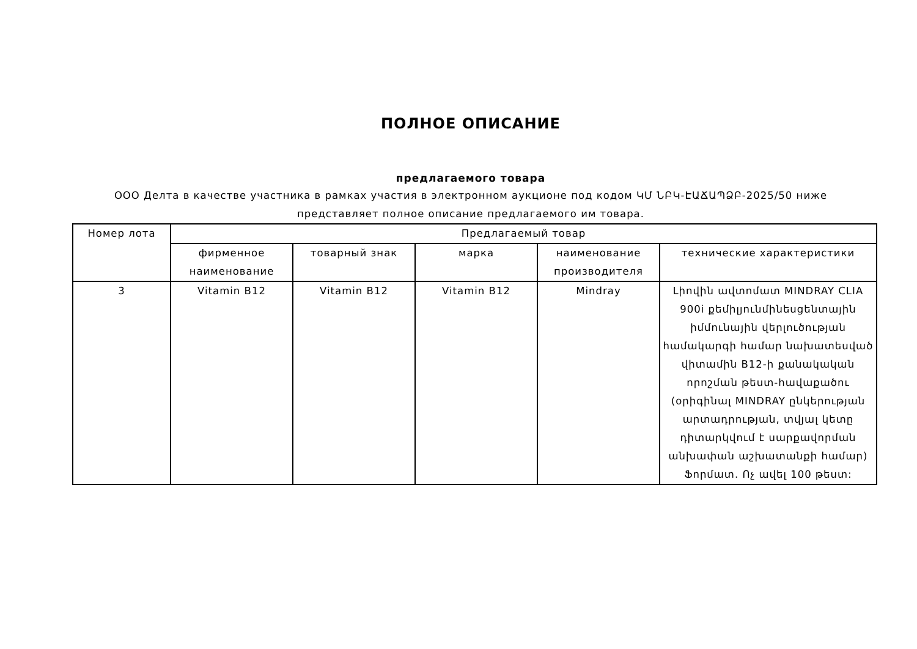ПОЛНОЕ ОПИСАНИЕ
предлагаемого товара
ООО Делта в качестве участника в рамках участия в электронном аукционе под кодом ԿՄ ՆԲԿ-ԷԱՃԱՊՁԲ-2025/50 ниже представляет полное описание предлагаемого им товара.
| Номер лота | Предлагаемый товар | | | | |
| --- | --- | --- | --- | --- | --- |
| | фирменное наименование | товарный знак | марка | наименование производителя | технические характеристики |
| 3 | Vitamin B12 | Vitamin B12 | Vitamin B12 | Mindray | Լիովին ավտոմատ MINDRAY CLIA 900i քեմիլյունմինեսցենտային իմմունային վերլուծության համակարգի համար նախատեսված վիտամին B12-ի քանակական որոշման թեստ-հավաքածու (օրիգինալ MINDRAY ընկերության արտադրության, տվյալ կետը դիտարկվում է սարքավորման անխափան աշխատանքի համար) Ֆորմատ. Ոչ ավել 100 թեստ: |